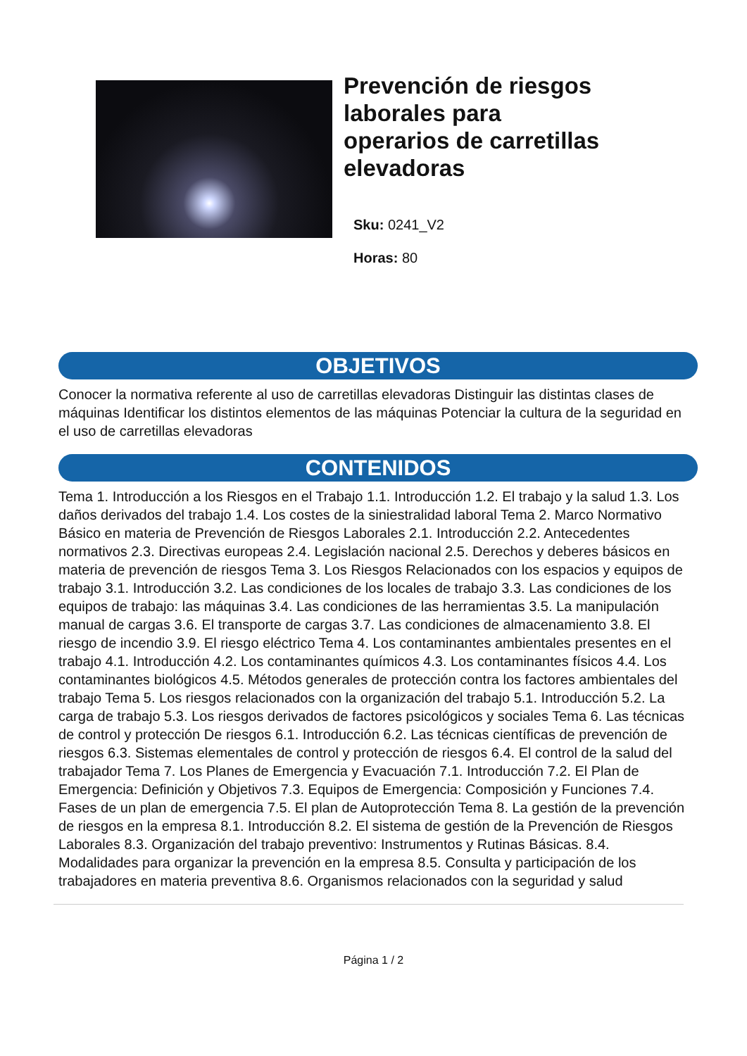Prevención de riesgos
laborales para
operarios de carretillas
elevadoras
Sku: 0241_V2
Horas: 80
OBJETIVOS
Conocer la normativa referente al uso de carretillas elevadoras Distinguir las distintas clases de máquinas Identificar los distintos elementos de las máquinas Potenciar la cultura de la seguridad en el uso de carretillas elevadoras
CONTENIDOS
Tema 1. Introducción a los Riesgos en el Trabajo 1.1. Introducción 1.2. El trabajo y la salud 1.3. Los daños derivados del trabajo 1.4. Los costes de la siniestralidad laboral Tema 2. Marco Normativo Básico en materia de Prevención de Riesgos Laborales 2.1. Introducción 2.2. Antecedentes normativos 2.3. Directivas europeas 2.4. Legislación nacional 2.5. Derechos y deberes básicos en materia de prevención de riesgos Tema 3. Los Riesgos Relacionados con los espacios y equipos de trabajo 3.1. Introducción 3.2. Las condiciones de los locales de trabajo 3.3. Las condiciones de los equipos de trabajo: las máquinas 3.4. Las condiciones de las herramientas 3.5. La manipulación manual de cargas 3.6. El transporte de cargas 3.7. Las condiciones de almacenamiento 3.8. El riesgo de incendio 3.9. El riesgo eléctrico Tema 4. Los contaminantes ambientales presentes en el trabajo 4.1. Introducción 4.2. Los contaminantes químicos 4.3. Los contaminantes físicos 4.4. Los contaminantes biológicos 4.5. Métodos generales de protección contra los factores ambientales del trabajo Tema 5. Los riesgos relacionados con la organización del trabajo 5.1. Introducción 5.2. La carga de trabajo 5.3. Los riesgos derivados de factores psicológicos y sociales Tema 6. Las técnicas de control y protección De riesgos 6.1. Introducción 6.2. Las técnicas científicas de prevención de riesgos 6.3. Sistemas elementales de control y protección de riesgos 6.4. El control de la salud del trabajador Tema 7. Los Planes de Emergencia y Evacuación 7.1. Introducción 7.2. El Plan de Emergencia: Definición y Objetivos 7.3. Equipos de Emergencia: Composición y Funciones 7.4. Fases de un plan de emergencia 7.5. El plan de Autoprotección Tema 8. La gestión de la prevención de riesgos en la empresa 8.1. Introducción 8.2. El sistema de gestión de la Prevención de Riesgos Laborales 8.3. Organización del trabajo preventivo: Instrumentos y Rutinas Básicas. 8.4. Modalidades para organizar la prevención en la empresa 8.5. Consulta y participación de los trabajadores en materia preventiva 8.6. Organismos relacionados con la seguridad y salud
Página 1 / 2